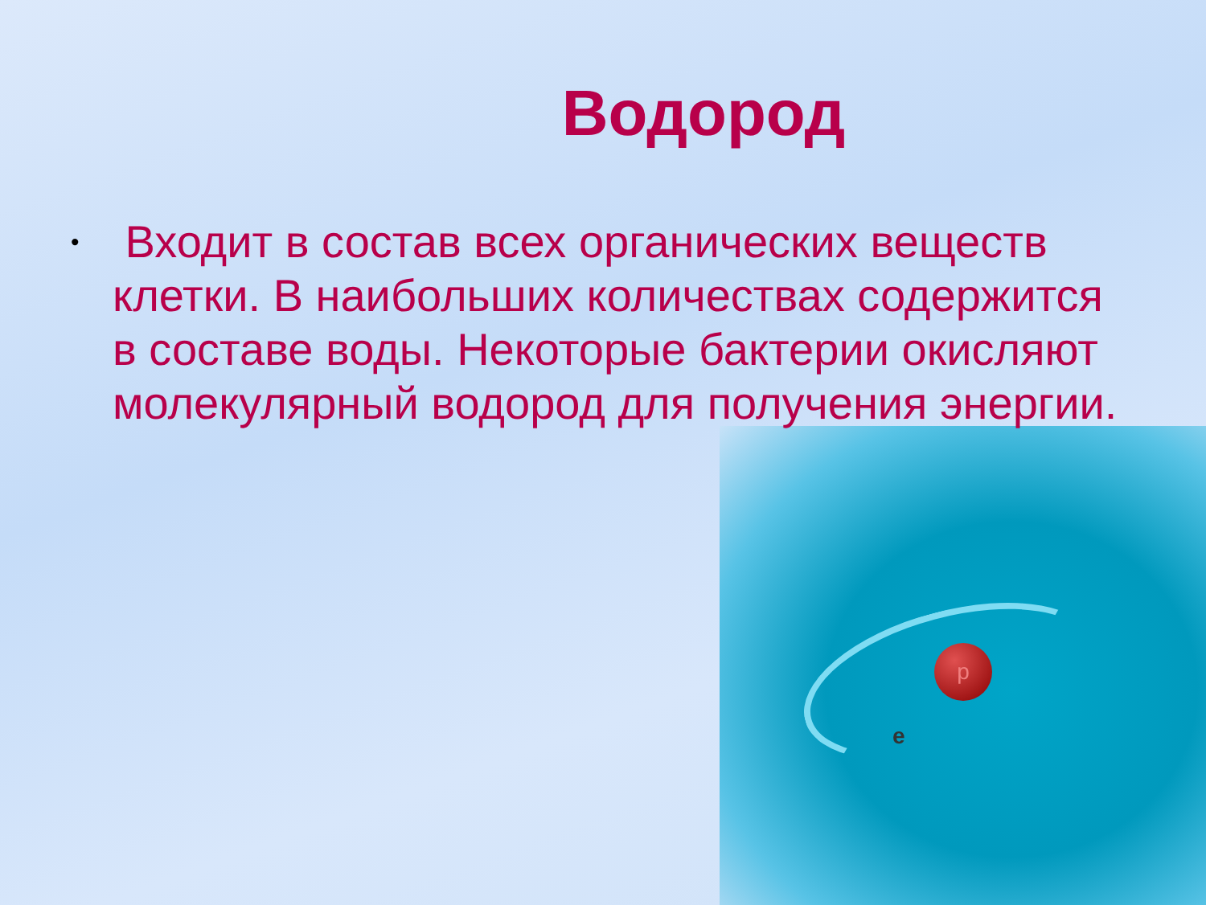Водород
• Входит в состав всех органических веществ клетки. В наибольших количествах содержится в составе воды. Некоторые бактерии окисляют молекулярный водород для получения энергии.
p
e